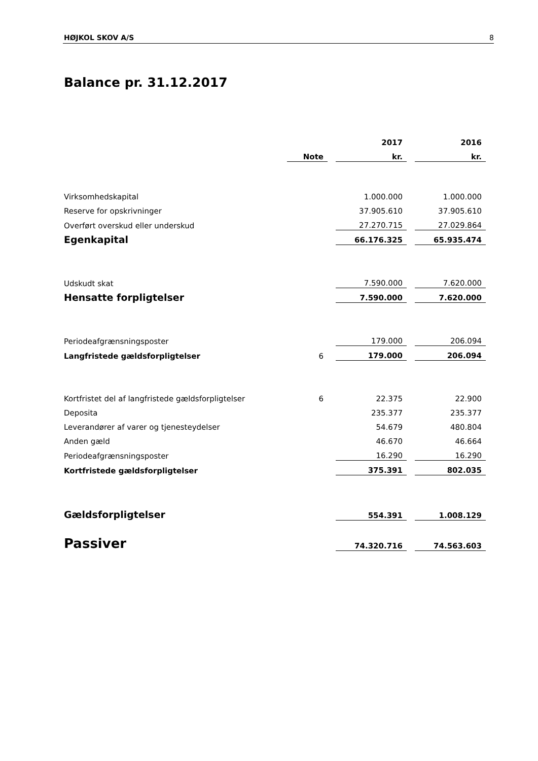HØJKOL SKOV A/S 8
Balance pr. 31.12.2017
| | | | 2017 | | 2016 |
| --- | --- | --- | --- | --- | --- |
| | Note | | kr. | | kr. |
| Virksomhedskapital | | | 1.000.000 | | 1.000.000 |
| Reserve for opskrivninger | | | 37.905.610 | | 37.905.610 |
| Overført overskud eller underskud | | | 27.270.715 | | 27.029.864 |
| Egenkapital | | | 66.176.325 | | 65.935.474 |
| Udskudt skat | | | 7.590.000 | | 7.620.000 |
| Hensatte forpligtelser | | | 7.590.000 | | 7.620.000 |
| Periodeafgrænsningsposter | | | 179.000 | | 206.094 |
| Langfristede gældsforpligtelser | 6 | | 179.000 | | 206.094 |
| Kortfristet del af langfristede gældsforpligtelser | 6 | | 22.375 | | 22.900 |
| Deposita | | | 235.377 | | 235.377 |
| Leverandører af varer og tjenesteydelser | | | 54.679 | | 480.804 |
| Anden gæld | | | 46.670 | | 46.664 |
| Periodeafgrænsningsposter | | | 16.290 | | 16.290 |
| Kortfristede gældsforpligtelser | | | 375.391 | | 802.035 |
| Gældsforpligtelser | | | 554.391 | | 1.008.129 |
| Passiver | | | 74.320.716 | | 74.563.603 |